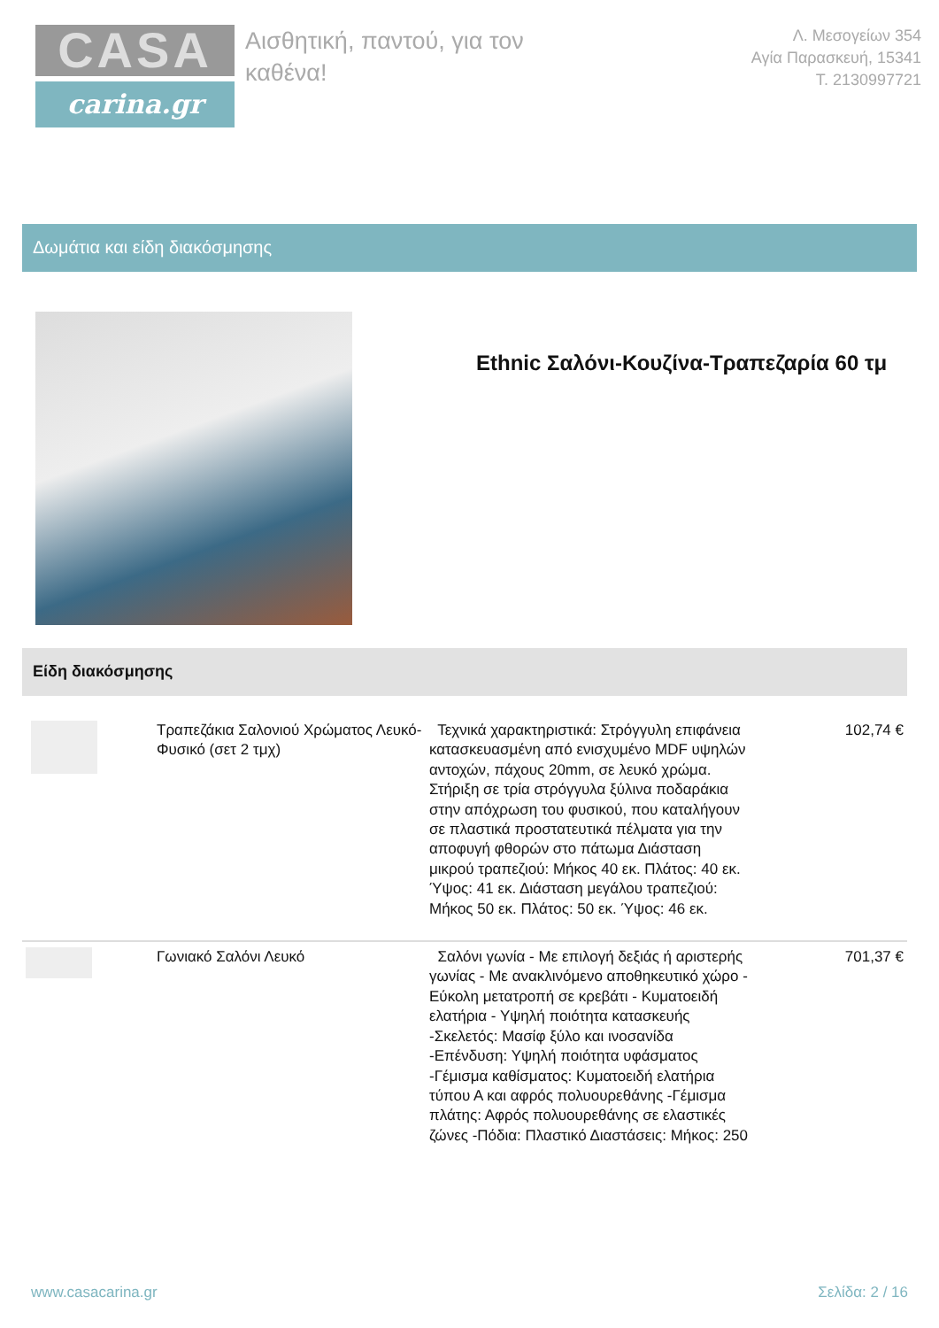CASA
carina.gr
Αισθητική, παντού, για τον καθένα!
Λ. Μεσογείων 354
Αγία Παρασκευή, 15341
Τ. 2130997721
Δωμάτια και είδη διακόσμησης
Ethnic Σαλόνι-Κουζίνα-Τραπεζαρία 60 τμ
Είδη διακόσμησης
| | Τραπεζάκια Σαλονιού Χρώματος Λευκό-Φυσικό (σετ 2 τμχ) | Τεχνικά χαρακτηριστικά: Στρόγγυλη επιφάνεια κατασκευασμένη από ενισχυμένο MDF υψηλών αντοχών, πάχους 20mm, σε λευκό χρώμα. Στήριξη σε τρία στρόγγυλα ξύλινα ποδαράκια στην απόχρωση του φυσικού, που καταλήγουν σε πλαστικά προστατευτικά πέλματα για την αποφυγή φθορών στο πάτωμα Διάσταση μικρού τραπεζιού: Μήκος 40 εκ. Πλάτος: 40 εκ. Ύψος: 41 εκ. Διάσταση μεγάλου τραπεζιού: Μήκος 50 εκ. Πλάτος: 50 εκ. Ύψος: 46 εκ. | 102,74 € |
| | Γωνιακό Σαλόνι Λευκό | Σαλόνι γωνία - Με επιλογή δεξιάς ή αριστερής γωνίας - Με ανακλινόμενο αποθηκευτικό χώρο - Εύκολη μετατροπή σε κρεβάτι - Κυματοειδή ελατήρια - Υψηλή ποιότητα κατασκευής -Σκελετός: Μασίφ ξύλο και ινοσανίδα -Επένδυση: Υψηλή ποιότητα υφάσματος -Γέμισμα καθίσματος: Κυματοειδή ελατήρια τύπου Α και αφρός πολυουρεθάνης -Γέμισμα πλάτης: Αφρός πολυουρεθάνης σε ελαστικές ζώνες -Πόδια: Πλαστικό Διαστάσεις: Μήκος: 250 | 701,37 € |
www.casacarina.gr Σελίδα: 2 / 16